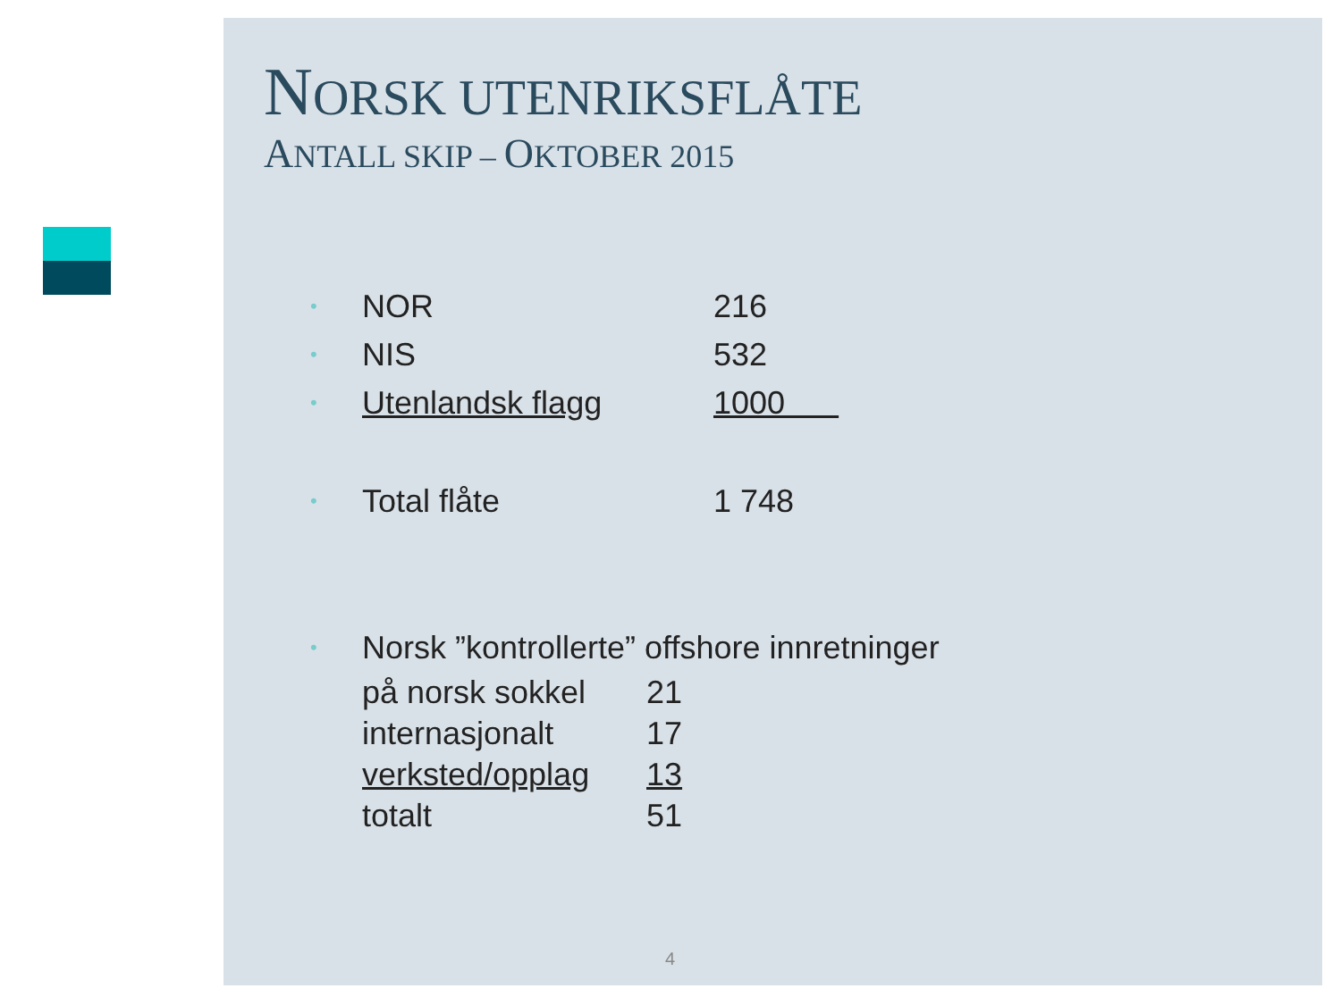NORSK UTENRIKSFLÅTE
ANTALL SKIP – OKTOBER 2015
•
NOR 216
•
NIS 532
•
Utenlandsk flagg 1000
•
Total flåte 1 748
•
Norsk ”kontrollerte” offshore innretninger
på norsk sokkel 21
internasjonalt 17
verksted/opplag 13
totalt 51
4